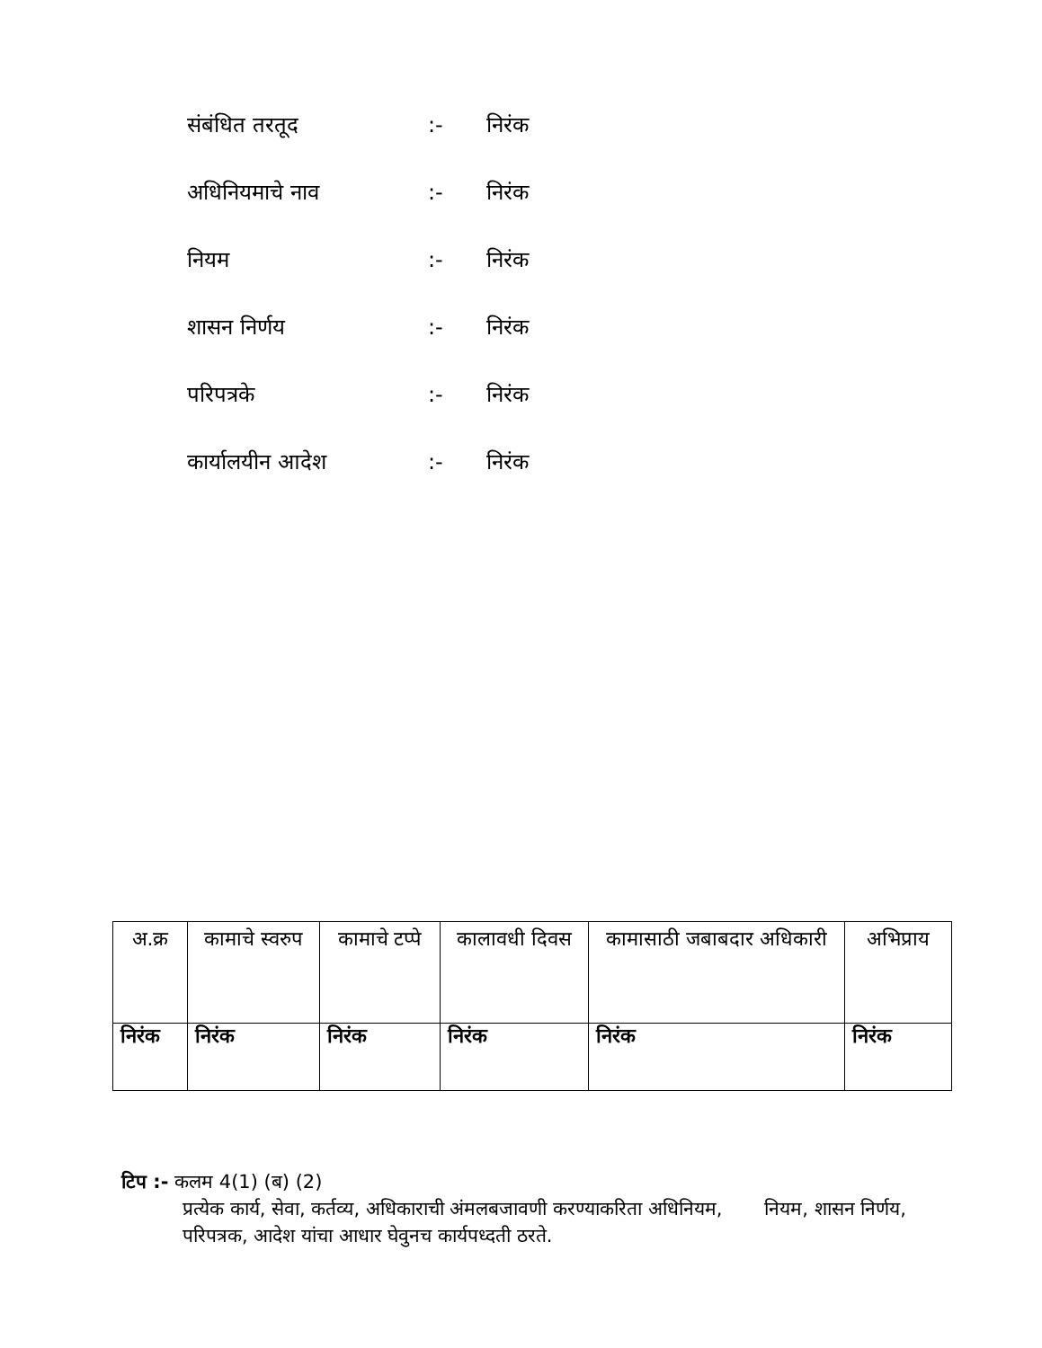संबंधित तरतूद:- निरंक
अधिनियमाचे नाव:- निरंक
नियम:- निरंक
शासन निर्णय:- निरंक
परिपत्रके:- निरंक
कार्यालयीन आदेश:- निरंक
| अ.क्र | कामाचे स्वरुप | कामाचे टप्पे | कालावधी दिवस | कामासाठी जबाबदार अधिकारी | अभिप्राय |
| --- | --- | --- | --- | --- | --- |
| निरंक | निरंक | निरंक | निरंक | निरंक | निरंक |
टिप :- कलम 4(1) (ब) (2)
प्रत्येक कार्य, सेवा, कर्तव्य, अधिकाराची अंमलबजावणी करण्याकरिता अधिनियम, नियम, शासन निर्णय, परिपत्रक, आदेश यांचा आधार घेवुनच कार्यपध्दती ठरते.